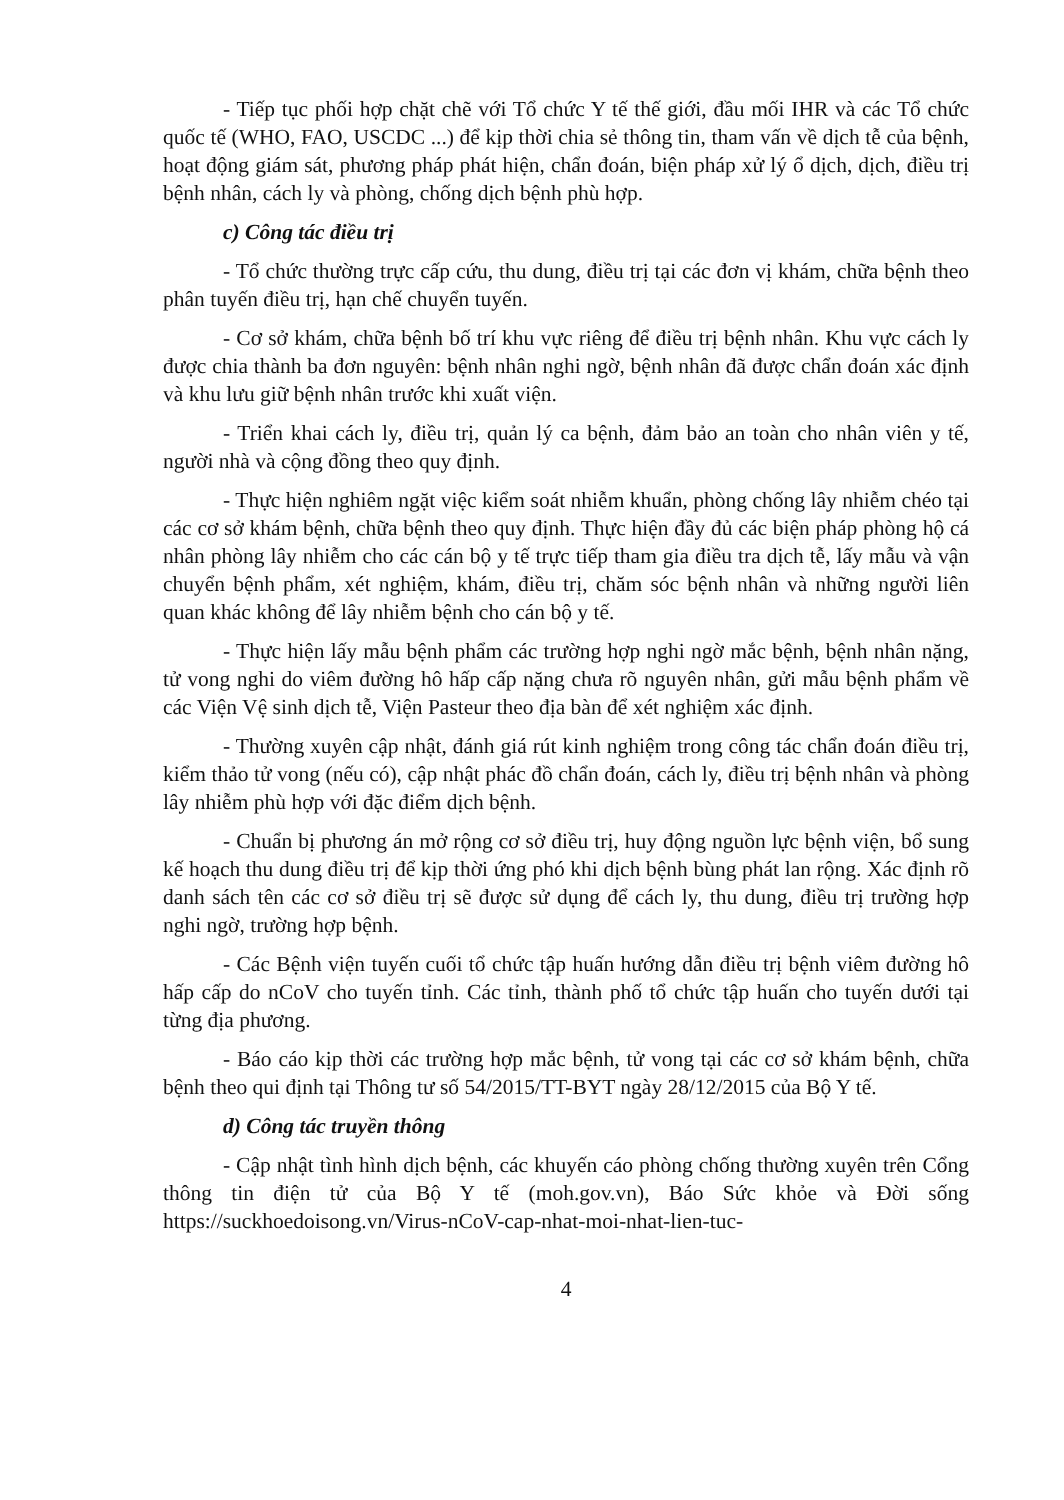- Tiếp tục phối hợp chặt chẽ với Tổ chức Y tế thế giới, đầu mối IHR và các Tổ chức quốc tế (WHO, FAO, USCDC ...) để kịp thời chia sẻ thông tin, tham vấn về dịch tễ của bệnh, hoạt động giám sát, phương pháp phát hiện, chẩn đoán, biện pháp xử lý ổ dịch, dịch, điều trị bệnh nhân, cách ly và phòng, chống dịch bệnh phù hợp.
c) Công tác điều trị
- Tổ chức thường trực cấp cứu, thu dung, điều trị tại các đơn vị khám, chữa bệnh theo phân tuyến điều trị, hạn chế chuyển tuyến.
- Cơ sở khám, chữa bệnh bố trí khu vực riêng để điều trị bệnh nhân. Khu vực cách ly được chia thành ba đơn nguyên: bệnh nhân nghi ngờ, bệnh nhân đã được chẩn đoán xác định và khu lưu giữ bệnh nhân trước khi xuất viện.
- Triển khai cách ly, điều trị, quản lý ca bệnh, đảm bảo an toàn cho nhân viên y tế, người nhà và cộng đồng theo quy định.
- Thực hiện nghiêm ngặt việc kiểm soát nhiễm khuẩn, phòng chống lây nhiễm chéo tại các cơ sở khám bệnh, chữa bệnh theo quy định. Thực hiện đầy đủ các biện pháp phòng hộ cá nhân phòng lây nhiễm cho các cán bộ y tế trực tiếp tham gia điều tra dịch tễ, lấy mẫu và vận chuyển bệnh phẩm, xét nghiệm, khám, điều trị, chăm sóc bệnh nhân và những người liên quan khác không để lây nhiễm bệnh cho cán bộ y tế.
- Thực hiện lấy mẫu bệnh phẩm các trường hợp nghi ngờ mắc bệnh, bệnh nhân nặng, tử vong nghi do viêm đường hô hấp cấp nặng chưa rõ nguyên nhân, gửi mẫu bệnh phẩm về các Viện Vệ sinh dịch tễ, Viện Pasteur theo địa bàn để xét nghiệm xác định.
- Thường xuyên cập nhật, đánh giá rút kinh nghiệm trong công tác chẩn đoán điều trị, kiểm thảo tử vong (nếu có), cập nhật phác đồ chẩn đoán, cách ly, điều trị bệnh nhân và phòng lây nhiễm phù hợp với đặc điểm dịch bệnh.
- Chuẩn bị phương án mở rộng cơ sở điều trị, huy động nguồn lực bệnh viện, bổ sung kế hoạch thu dung điều trị để kịp thời ứng phó khi dịch bệnh bùng phát lan rộng. Xác định rõ danh sách tên các cơ sở điều trị sẽ được sử dụng để cách ly, thu dung, điều trị trường hợp nghi ngờ, trường hợp bệnh.
- Các Bệnh viện tuyến cuối tổ chức tập huấn hướng dẫn điều trị bệnh viêm đường hô hấp cấp do nCoV cho tuyến tỉnh. Các tỉnh, thành phố tổ chức tập huấn cho tuyến dưới tại từng địa phương.
- Báo cáo kịp thời các trường hợp mắc bệnh, tử vong tại các cơ sở khám bệnh, chữa bệnh theo qui định tại Thông tư số 54/2015/TT-BYT ngày 28/12/2015 của Bộ Y tế.
d) Công tác truyền thông
- Cập nhật tình hình dịch bệnh, các khuyến cáo phòng chống thường xuyên trên Cổng thông tin điện tử của Bộ Y tế (moh.gov.vn), Báo Sức khỏe và Đời sống https://suckhoedoisong.vn/Virus-nCoV-cap-nhat-moi-nhat-lien-tuc-
4